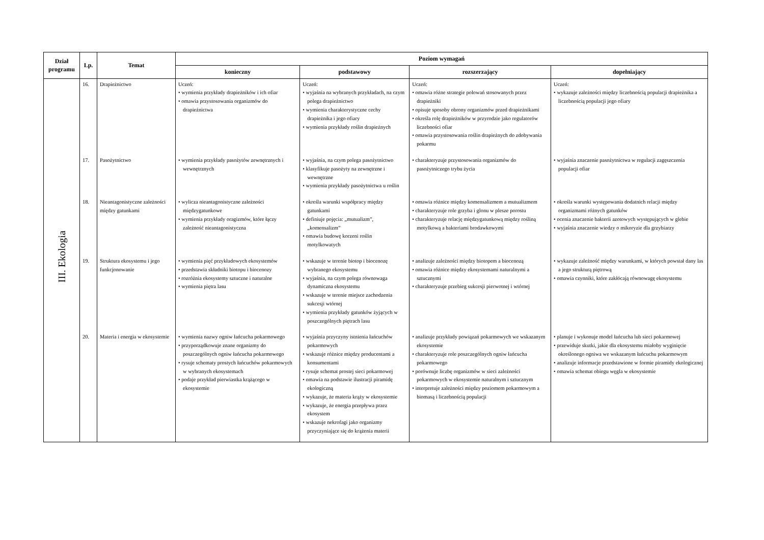| Dział programu | Lp. | Temat | Poziom wymagań | | | |
| --- | --- | --- | --- | --- | --- | --- |
| | | | konieczny | podstawowy | rozszerzający | dopełniający |
| III. Ekologia | 16. | Drapieżnictwo | Uczeń: • wymienia przykłady drapieżników i ich ofiar • omawia przystosowania organizmów do drapieżnictwa | Uczeń: • wyjaśnia na wybranych przykładach, na czym polega drapieżnictwo • wymienia charakterystyczne cechy drapieżnika i jego ofiary • wymienia przykłady roślin drapieżnych | Uczeń: • omawia różne strategie polowań stosowanych przez drapieżniki • opisuje sposoby obrony organizmów przed drapieżnikami • określa rolę drapieżników w przyrodzie jako regulatorów liczebności ofiar • omawia przystosowania roślin drapieżnych do zdobywania pokarmu | Uczeń: • wykazuje zależności między liczebnością populacji drapieżnika a liczebnością populacji jego ofiary |
| | 17. | Pasożytnictwo | • wymienia przykłady pasożytów zewnętrznych i wewnętrznych | • wyjaśnia, na czym polega pasożytnictwo • klasyfikuje pasożyty na zewnętrzne i wewnętrzne • wymienia przykłady pasożytnictwa u roślin | • charakteryzuje przystosowania organizmów do pasożytniczego trybu życia | • wyjaśnia znaczenie pasożytnictwa w regulacji zagęszczenia populacji ofiar |
| | 18. | Nieantagonistyczne zależności między gatunkami | • wylicza nieantagonistyczne zależności międzygatunkowe • wymienia przykłady oragizmów, które łączy zależność nieantagonistyczna | • określa warunki współpracy między gatunkami • definiuje pojęcia: „mutualizm”, „komensalizm” • omawia budowę korzeni roślin motylkowatych | • omawia różnice między komensalizmem a mutualizmem • charakteryzuje role grzyba i glonu w plesze porostu • charakteryzuje relację międzygatunkową między rośliną motylkową a bakteriami brodawkowymi | • określa warunki występowania dodatnich relacji między organizmami różnych gatunków • ocenia znaczenie bakterii azotowych występujących w glebie • wyjaśnia znaczenie wiedzy o mikoryzie dla grzybiarzy |
| | 19. | Struktura ekosystemu i jego funkcjonowanie | • wymienia pięć przykładowych ekosystemów • przedstawia składniki biotopu i biocenozy • rozróżnia ekosystemy sztuczne i naturalne • wymienia piętra lasu | • wskazuje w terenie biotop i biocenozę wybranego ekosystemu • wyjaśnia, na czym polega równowaga dynamiczna ekosystemu • wskazuje w terenie miejsce zachodzenia sukcesji wtórnej • wymienia przykłady gatunków żyjących w poszczególnych piętrach lasu | • analizuje zależności między biotopem a biocenozą • omawia różnice między ekosystemami naturalnymi a sztucznymi • charakteryzuje przebieg sukcesji pierwotnej i wtórnej | • wykazuje zależność między warunkami, w których powstał dany las a jego strukturą piętrową • omawia czynniki, które zakłócają równowagę ekosystemu |
| | 20. | Materia i energia w ekosystemie | • wymienia nazwy ogniw łańcucha pokarmowego • przyporządkowuje znane organizmy do poszczególnych ogniw łańcucha pokarmowego • rysuje schematy prostych łańcuchów pokarmowych w wybranych ekosystemach • podaje przykład pierwiastka krążącego w ekosystemie | • wyjaśnia przyczyny istnienia łańcuchów pokarmowych • wskazuje różnice między producentami a konsumentami • rysuje schemat prostej sieci pokarmowej • omawia na podstawie ilustracji piramidę ekologiczną • wykazuje, że materia krąży w ekosystemie • wykazuje, że energia przepływa przez ekosystem • wskazuje nekrofagi jako organizmy przyczyniające się do krążenia materii | • analizuje przykłady powiązań pokarmowych we wskazanym ekosystemie • charakteryzuje role poszczególnych ogniw łańcucha pokarmowego • porównuje liczbę organizmów w sieci zależności pokarmowych w ekosystemie naturalnym i sztucznym • interpretuje zależności między poziomem pokarmowym a biomasą i liczebnością populacji | • planuje i wykonuje model łańcucha lub sieci pokarmowej • przewiduje skutki, jakie dla ekosystemu miałoby wyginięcie określonego ogniwa we wskazanym łańcuchu pokarmowym • analizuje informacje przedstawione w formie piramidy ekologicznej • omawia schemat obiegu węgla w ekosystemie |